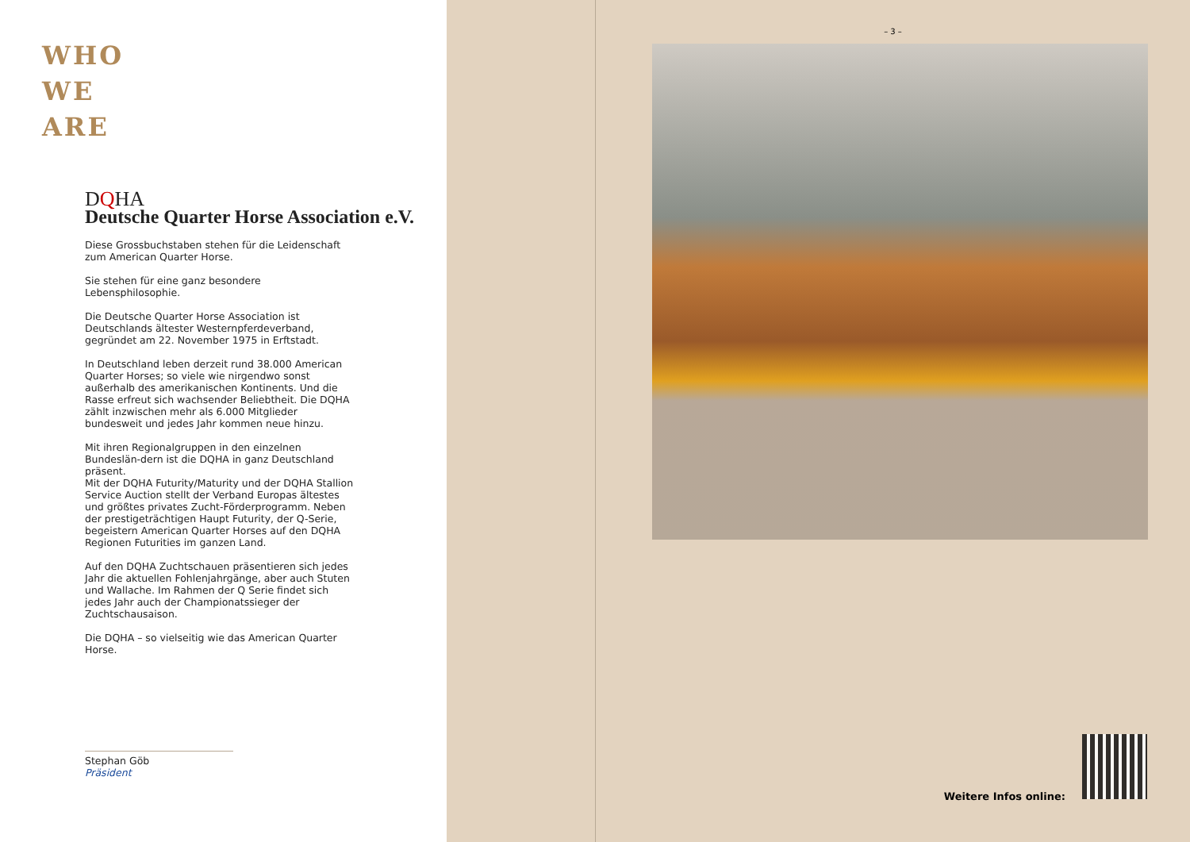WHO
WE
ARE
DQHA
Deutsche Quarter Horse Association e.V.
Diese Grossbuchstaben stehen für die Leidenschaft zum American Quarter Horse.
Sie stehen für eine ganz besondere Lebensphilosophie.
Die Deutsche Quarter Horse Association ist Deutschlands ältester Westernpferdeverband, gegründet am 22. November 1975 in Erftstadt.
In Deutschland leben derzeit rund 38.000 American Quarter Horses; so viele wie nirgendwo sonst außerhalb des amerikanischen Kontinents. Und die Rasse erfreut sich wachsender Beliebtheit. Die DQHA zählt inzwischen mehr als 6.000 Mitglieder bundesweit und jedes Jahr kommen neue hinzu.
Mit ihren Regionalgruppen in den einzelnen Bundeslän-dern ist die DQHA in ganz Deutschland präsent.
Mit der DQHA Futurity/Maturity und der DQHA Stallion Service Auction stellt der Verband Europas ältestes und größtes privates Zucht-Förderprogramm. Neben der prestigeträchtigen Haupt Futurity, der Q-Serie, begeistern American Quarter Horses auf den DQHA Regionen Futurities im ganzen Land.
Auf den DQHA Zuchtschauen präsentieren sich jedes Jahr die aktuellen Fohlenjahrgänge, aber auch Stuten und Wallache. Im Rahmen der Q Serie findet sich jedes Jahr auch der Championatssieger der Zuchtschausaison.
Die DQHA – so vielseitig wie das American Quarter Horse.
Stephan Göb
Präsident
– 3 –
Weitere Infos online: